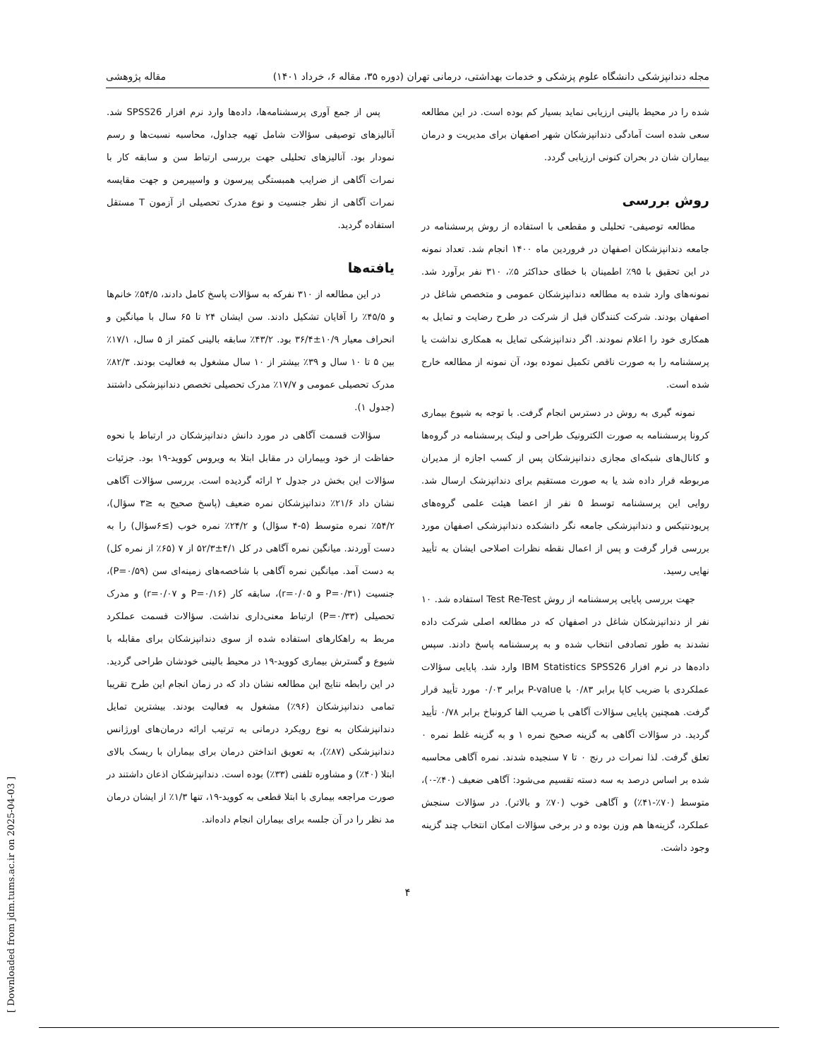مجله دندانپزشکی دانشگاه علوم پزشکی و خدمات بهداشتی، درمانی تهران (دوره ۳۵، مقاله ۶، خرداد ۱۴۰۱) مقاله پژوهشی
شده را در محیط بالینی ارزیابی نماید بسیار کم بوده است. در این مطالعه سعی شده است آمادگی دندانپزشکان شهر اصفهان برای مدیریت و درمان بیماران شان در بحران کنونی ارزیابی گردد.
روش بررسی
مطالعه توصیفی- تحلیلی و مقطعی با استفاده از روش پرسشنامه در جامعه دندانپزشکان اصفهان در فروردین ماه ۱۴۰۰ انجام شد. تعداد نمونه در این تحقیق با ۹۵٪ اطمینان با خطای حداکثر ۵٪، ۳۱۰ نفر برآورد شد. نمونه‌های وارد شده به مطالعه دندانپزشکان عمومی و متخصص شاغل در اصفهان بودند. شرکت کنندگان قبل از شرکت در طرح رضایت و تمایل به همکاری خود را اعلام نمودند. اگر دندانپزشکی تمایل به همکاری نداشت یا پرسشنامه را به صورت ناقص تکمیل نموده بود، آن نمونه از مطالعه خارج شده است.
نمونه گیری به روش در دسترس انجام گرفت. با توجه به شیوع بیماری کرونا پرسشنامه به صورت الکترونیک طراحی و لینک پرسشنامه در گروه‌ها و کانال‌های شبکه‌ای مجازی دندانپزشکان پس از کسب اجازه از مدیران مربوطه قرار داده شد یا به صورت مستقیم برای دندانپزشک ارسال شد. روایی این پرسشنامه توسط ۵ نفر از اعضا هیئت علمی گروه‌های پریودنتیکس و دندانپزشکی جامعه نگر دانشکده دندانپزشکی اصفهان مورد بررسی قرار گرفت و پس از اعمال نقطه نظرات اصلاحی ایشان به تأیید نهایی رسید.
جهت بررسی پایایی پرسشنامه از روش Test Re-Test استفاده شد. ۱۰ نفر از دندانپزشکان شاغل در اصفهان که در مطالعه اصلی شرکت داده نشدند به طور تصادفی انتخاب شده و به پرسشنامه پاسخ دادند. سپس داده‌ها در نرم افزار IBM Statistics SPSS26 وارد شد. پایایی سؤالات عملکردی با ضریب کاپا برابر ۰/۸۳ با P-value برابر ۰/۰۳ مورد تأیید قرار گرفت. همچنین پایایی سؤالات آگاهی با ضریب الفا کرونباخ برابر ۰/۷۸ تأیید گردید. در سؤالات آگاهی به گزینه صحیح نمره ۱ و به گزینه غلط نمره ۰ تعلق گرفت. لذا نمرات در رنج ۰ تا ۷ سنجیده شدند. نمره آگاهی محاسبه شده بر اساس درصد به سه دسته تقسیم می‌شود: آگاهی ضعیف (۴۰٪-۰)، متوسط (۷۰٪-۴۱٪) و آگاهی خوب (۷۰٪ و بالاتر). در سؤالات سنجش عملکرد، گزینه‌ها هم وزن بوده و در برخی سؤالات امکان انتخاب چند گزینه وجود داشت.
پس از جمع آوری پرسشنامه‌ها، داده‌ها وارد نرم افزار SPSS26 شد. آنالیزهای توصیفی سؤالات شامل تهیه جداول، محاسبه نسبت‌ها و رسم نمودار بود. آنالیزهای تحلیلی جهت بررسی ارتباط سن و سابقه کار با نمرات آگاهی از ضرایب همبستگی پیرسون و واسپیرمن و جهت مقایسه نمرات آگاهی از نظر جنسیت و نوع مدرک تحصیلی از آزمون T مستقل استفاده گردید.
یافته‌ها
در این مطالعه از ۳۱۰ نفرکه به سؤالات پاسخ کامل دادند، ۵۴/۵٪ خانم‌ها و ۴۵/۵٪ را آقایان تشکیل دادند. سن ایشان ۲۴ تا ۶۵ سال با میانگین و انحراف معیار ۱۰/۹±۳۶/۴ بود. ۴۳/۲٪ سابقه بالینی کمتر از ۵ سال، ۱۷/۱٪ بین ۵ تا ۱۰ سال و ۳۹٪ بیشتر از ۱۰ سال مشغول به فعالیت بودند. ۸۲/۳٪ مدرک تحصیلی عمومی و ۱۷/۷٪ مدرک تحصیلی تخصص دندانپزشکی داشتند (جدول ۱).
سؤالات قسمت آگاهی در مورد دانش دندانپزشکان در ارتباط با نحوه حفاظت از خود وبیماران در مقابل ابتلا به ویروس کووید-۱۹ بود. جزئیات سؤالات این بخش در جدول ۲ ارائه گردیده است. بررسی سؤالات آگاهی نشان داد ۲۱/۶٪ دندانپزشکان نمره ضعیف (پاسخ صحیح به ≤۳ سؤال)، ۵۴/۲٪ نمره متوسط (۵-۴ سؤال) و ۲۴/۲٪ نمره خوب (≥۶سؤال) را به دست آوردند. میانگین نمره آگاهی در کل ۴/۱±۵۲/۳ از ۷ (۶۵٪ از نمره کل) به دست آمد. میانگین نمره آگاهی با شاخصه‌های زمینه‌ای سن (P=۰/۵۹)، جنسیت (P=۰/۳۱ و r=۰/۰۵)، سابقه کار (P=۰/۱۶ و r=۰/۰۷) و مدرک تحصیلی (P=۰/۳۳) ارتباط معنی‌داری نداشت. سؤالات قسمت عملکرد مربط به راهکارهای استفاده شده از سوی دندانپزشکان برای مقابله با شیوع و گسترش بیماری کووید-۱۹ در محیط بالینی خودشان طراحی گردید. در این رابطه نتایج این مطالعه نشان داد که در زمان انجام این طرح تقریبا تمامی دندانپزشکان (۹۶٪) مشغول به فعالیت بودند. بیشترین تمایل دندانپزشکان به نوع رویکرد درمانی به ترتیب ارائه درمان‌های اورژانس دندانپزشکی (۸۷٪)، به تعویق انداختن درمان برای بیماران با ریسک بالای ابتلا (۴۰٪) و مشاوره تلفنی (۳۳٪) بوده است. دندانپزشکان اذعان داشتند در صورت مراجعه بیماری با ابتلا قطعی به کووید-۱۹، تنها ۱/۳٪ از ایشان درمان مد نظر را در آن جلسه برای بیماران انجام داده‌اند.
۴
[ Downloaded from jdm.tums.ac.ir on 2025-04-03 ]